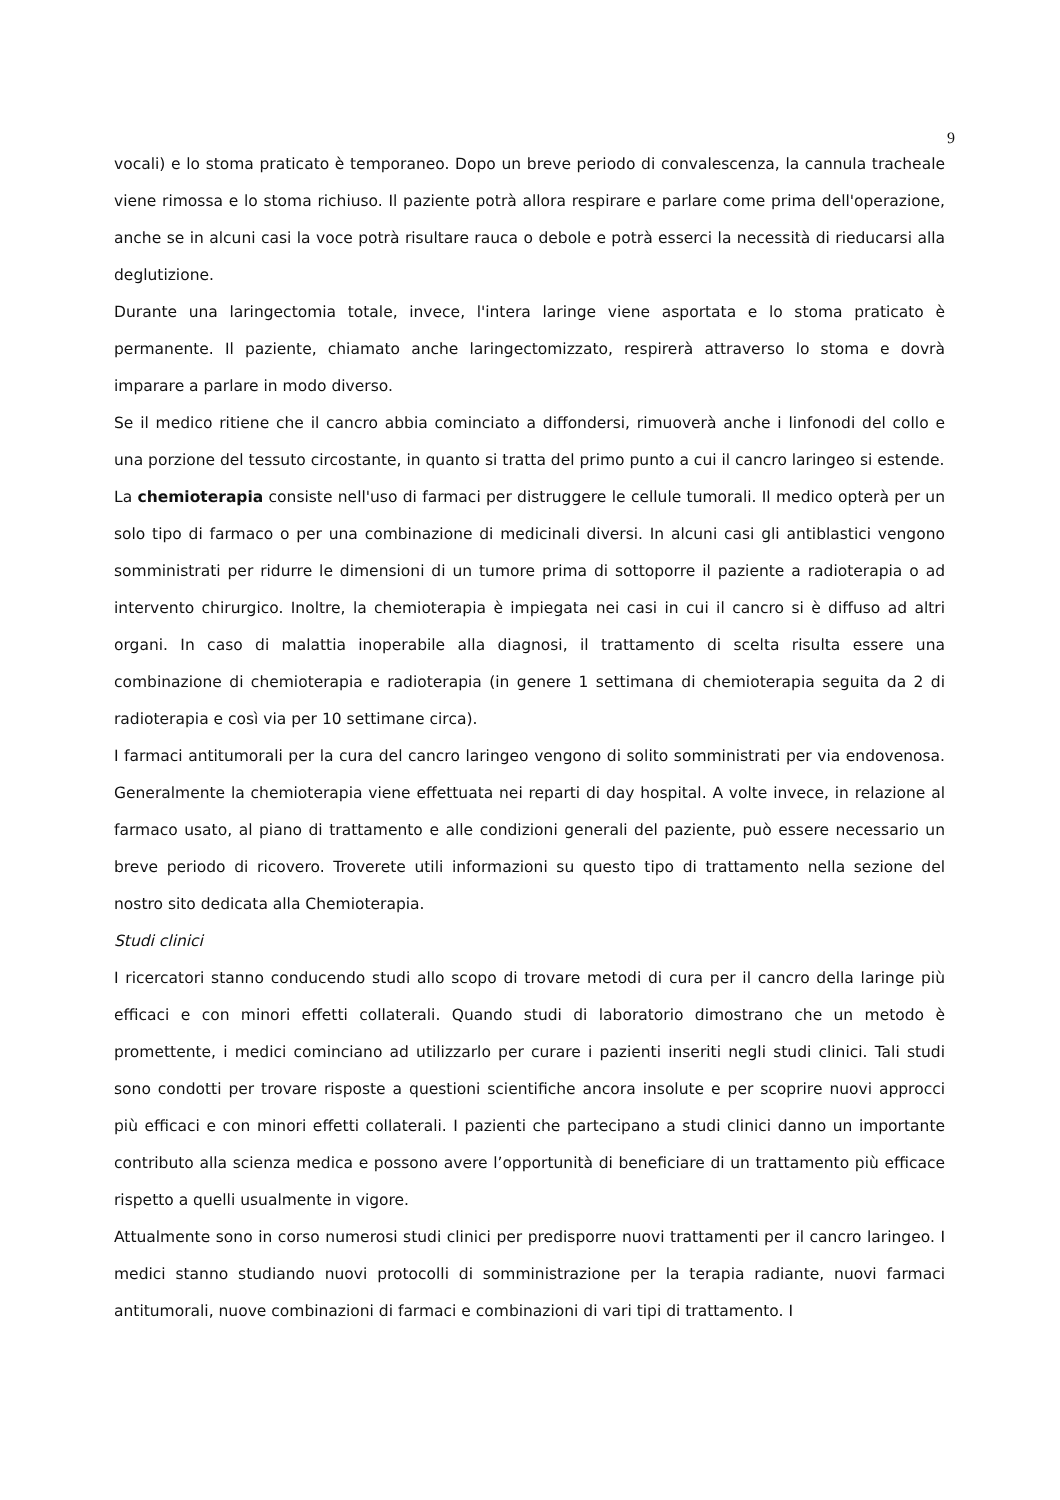9
vocali) e lo stoma praticato è temporaneo. Dopo un breve periodo di convalescenza, la cannula tracheale viene rimossa e lo stoma richiuso. Il paziente potrà allora respirare e parlare come prima dell'operazione, anche se in alcuni casi la voce potrà risultare rauca o debole e potrà esserci la necessità di rieducarsi alla deglutizione.
Durante una laringectomia totale, invece, l'intera laringe viene asportata e lo stoma praticato è permanente. Il paziente, chiamato anche laringectomizzato, respirerà attraverso lo stoma e dovrà imparare a parlare in modo diverso.
Se il medico ritiene che il cancro abbia cominciato a diffondersi, rimuoverà anche i linfonodi del collo e una porzione del tessuto circostante, in quanto si tratta del primo punto a cui il cancro laringeo si estende.
La chemioterapia consiste nell'uso di farmaci per distruggere le cellule tumorali. Il medico opterà per un solo tipo di farmaco o per una combinazione di medicinali diversi. In alcuni casi gli antiblastici vengono somministrati per ridurre le dimensioni di un tumore prima di sottoporre il paziente a radioterapia o ad intervento chirurgico. Inoltre, la chemioterapia è impiegata nei casi in cui il cancro si è diffuso ad altri organi. In caso di malattia inoperabile alla diagnosi, il trattamento di scelta risulta essere una combinazione di chemioterapia e radioterapia (in genere 1 settimana di chemioterapia seguita da 2 di radioterapia e così via per 10 settimane circa).
I farmaci antitumorali per la cura del cancro laringeo vengono di solito somministrati per via endovenosa. Generalmente la chemioterapia viene effettuata nei reparti di day hospital. A volte invece, in relazione al farmaco usato, al piano di trattamento e alle condizioni generali del paziente, può essere necessario un breve periodo di ricovero. Troverete utili informazioni su questo tipo di trattamento nella sezione del nostro sito dedicata alla Chemioterapia.
Studi clinici
I ricercatori stanno conducendo studi allo scopo di trovare metodi di cura per il cancro della laringe più efficaci e con minori effetti collaterali. Quando studi di laboratorio dimostrano che un metodo è promettente, i medici cominciano ad utilizzarlo per curare i pazienti inseriti negli studi clinici. Tali studi sono condotti per trovare risposte a questioni scientifiche ancora insolute e per scoprire nuovi approcci più efficaci e con minori effetti collaterali. I pazienti che partecipano a studi clinici danno un importante contributo alla scienza medica e possono avere l’opportunità di beneficiare di un trattamento più efficace rispetto a quelli usualmente in vigore.
Attualmente sono in corso numerosi studi clinici per predisporre nuovi trattamenti per il cancro laringeo. I medici stanno studiando nuovi protocolli di somministrazione per la terapia radiante, nuovi farmaci antitumorali, nuove combinazioni di farmaci e combinazioni di vari tipi di trattamento. I